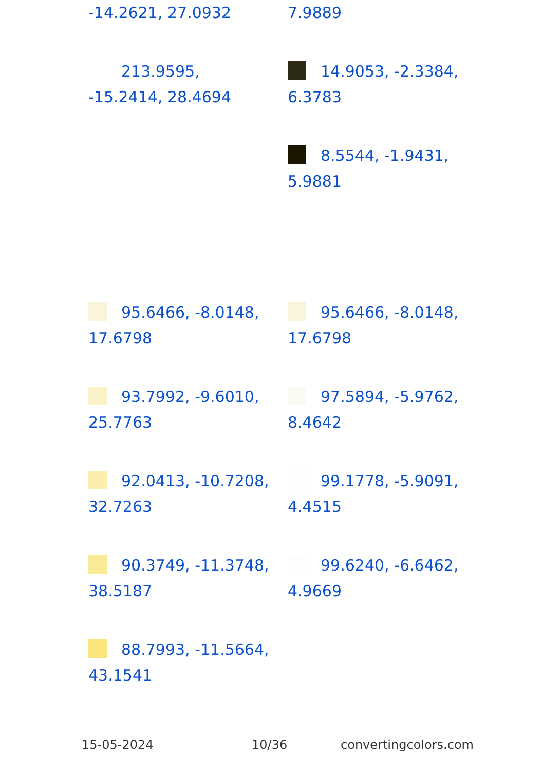-14.2621, 27.0932 7.9889
213.9595, -15.2414, 28.4694
14.9053, -2.3384, 6.3783
8.5544, -1.9431, 5.9881
95.6466, -8.0148, 17.6798
95.6466, -8.0148, 17.6798
93.7992, -9.6010, 25.7763
97.5894, -5.9762, 8.4642
92.0413, -10.7208, 32.7263
99.1778, -5.9091, 4.4515
90.3749, -11.3748, 38.5187
99.6240, -6.6462, 4.9669
88.7993, -11.5664, 43.1541
15-05-2024 10/36 convertingcolors.com